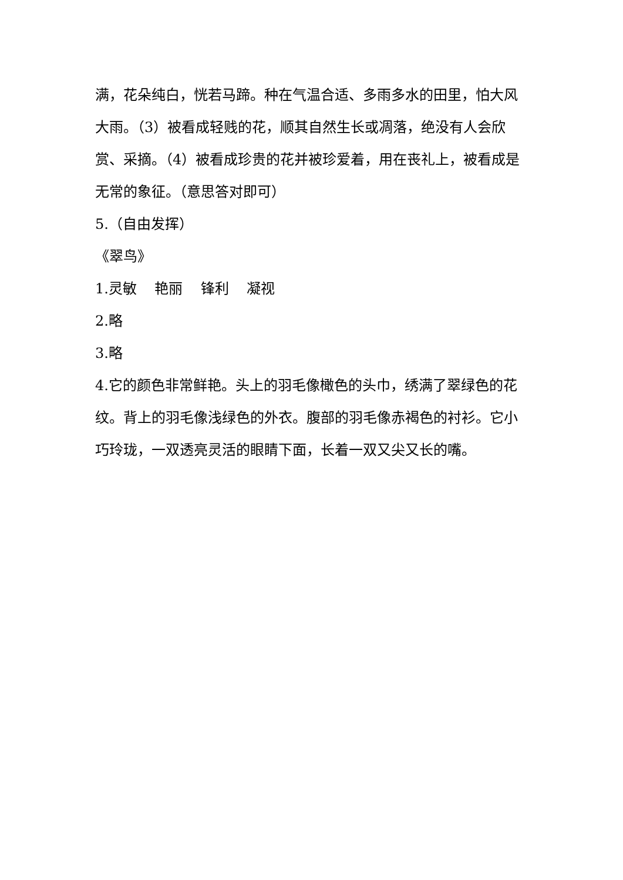满，花朵纯白，恍若马蹄。种在气温合适、多雨多水的田里，怕大风大雨。（3）被看成轻贱的花，顺其自然生长或凋落，绝没有人会欣赏、采摘。（4）被看成珍贵的花并被珍爱着，用在丧礼上，被看成是无常的象征。（意思答对即可）
5.（自由发挥）
《翠鸟》
1.灵敏 艳丽 锋利 凝视
2.略
3.略
4.它的颜色非常鲜艳。头上的羽毛像橄色的头巾，绣满了翠绿色的花纹。背上的羽毛像浅绿色的外衣。腹部的羽毛像赤褐色的衬衫。它小巧玲珑，一双透亮灵活的眼睛下面，长着一双又尖又长的嘴。